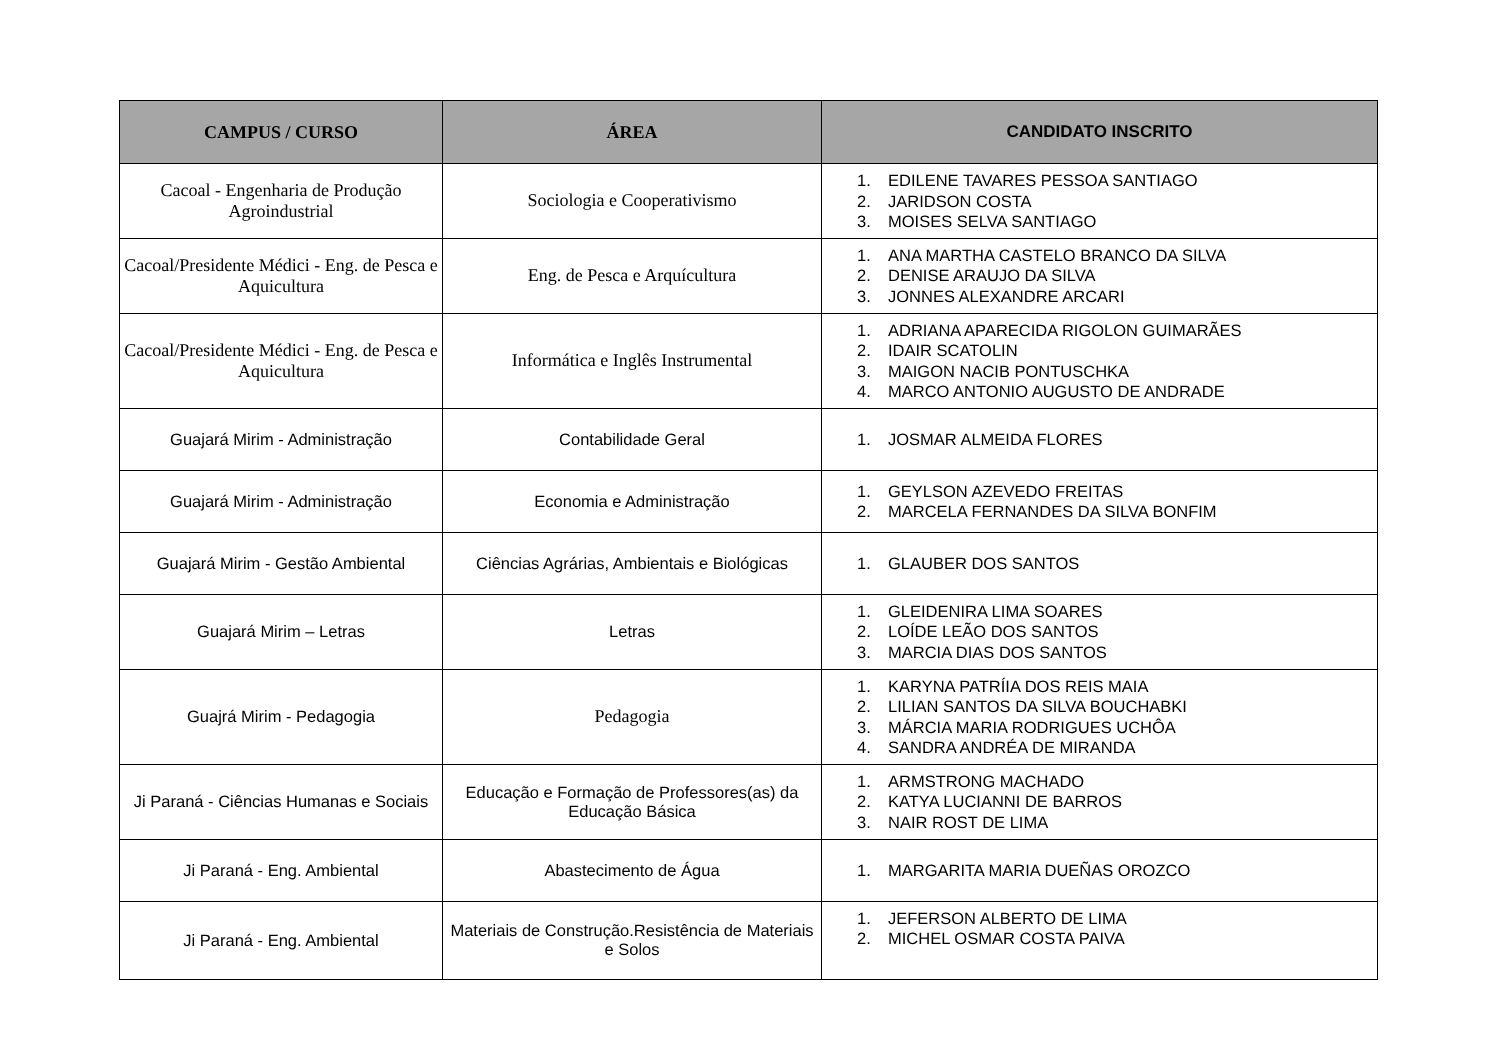| CAMPUS / CURSO | ÁREA | CANDIDATO INSCRITO |
| --- | --- | --- |
| Cacoal - Engenharia de Produção Agroindustrial | Sociologia e Cooperativismo | 1. EDILENE TAVARES PESSOA SANTIAGO 2. JARIDSON COSTA 3. MOISES SELVA SANTIAGO |
| Cacoal/Presidente Médici - Eng. de Pesca e Aquicultura | Eng. de Pesca e Arquícultura | 1. ANA MARTHA CASTELO BRANCO DA SILVA 2. DENISE ARAUJO DA SILVA 3. JONNES ALEXANDRE ARCARI |
| Cacoal/Presidente Médici - Eng. de Pesca e Aquicultura | Informática e Inglês Instrumental | 1. ADRIANA APARECIDA RIGOLON GUIMARÃES 2. IDAIR SCATOLIN 3. MAIGON NACIB PONTUSCHKA 4. MARCO ANTONIO AUGUSTO DE ANDRADE |
| Guajará Mirim - Administração | Contabilidade Geral | 1. JOSMAR ALMEIDA FLORES |
| Guajará Mirim - Administração | Economia e Administração | 1. GEYLSON AZEVEDO FREITAS 2. MARCELA FERNANDES DA SILVA BONFIM |
| Guajará Mirim - Gestão Ambiental | Ciências Agrárias, Ambientais e Biológicas | 1. GLAUBER DOS SANTOS |
| Guajará Mirim – Letras | Letras | 1. GLEIDENIRA LIMA SOARES 2. LOÍDE LEÃO DOS SANTOS 3. MARCIA DIAS DOS SANTOS |
| Guajrá Mirim - Pedagogia | Pedagogia | 1. KARYNA PATRÍIA DOS REIS MAIA 2. LILIAN SANTOS DA SILVA BOUCHABKI 3. MÁRCIA MARIA RODRIGUES UCHÔA 4. SANDRA ANDRÉA DE MIRANDA |
| Ji Paraná - Ciências Humanas e Sociais | Educação e Formação de Professores(as) da Educação Básica | 1. ARMSTRONG MACHADO 2. KATYA LUCIANNI DE BARROS 3. NAIR ROST DE LIMA |
| Ji Paraná - Eng. Ambiental | Abastecimento de Água | 1. MARGARITA MARIA DUEÑAS OROZCO |
| Ji Paraná - Eng. Ambiental | Materiais de Construção.Resistência de Materiais e Solos | 1. JEFERSON ALBERTO DE LIMA 2. MICHEL OSMAR COSTA PAIVA |